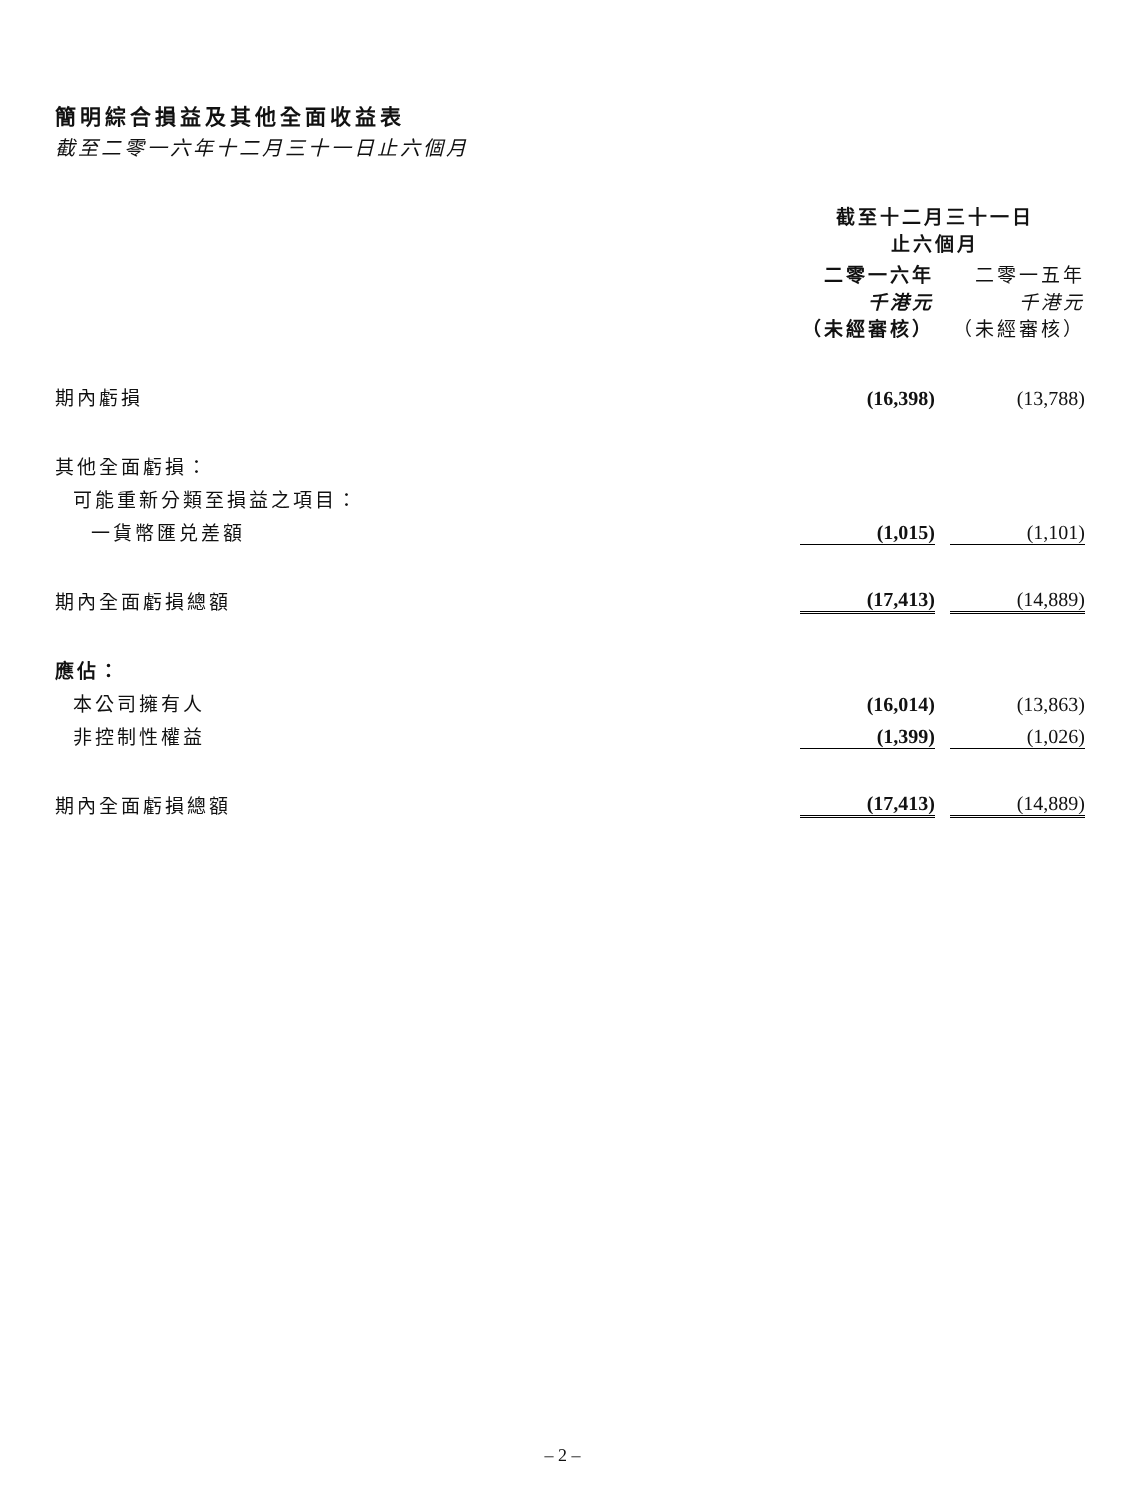簡明綜合損益及其他全面收益表
截至二零一六年十二月三十一日止六個月
| | 截至十二月三十一日 止六個月 | |
| | 二零一六年 千港元 （未經審核） | 二零一五年 千港元 （未經審核） |
| 期內虧損 | (16,398) | (13,788) |
| 其他全面虧損： | | |
| 可能重新分類至損益之項目： | | |
| 一貨幣匯兑差額 | (1,015) | (1,101) |
| 期內全面虧損總額 | (17,413) | (14,889) |
| 應佔： | | |
| 本公司擁有人 | (16,014) | (13,863) |
| 非控制性權益 | (1,399) | (1,026) |
| 期內全面虧損總額 | (17,413) | (14,889) |
– 2 –